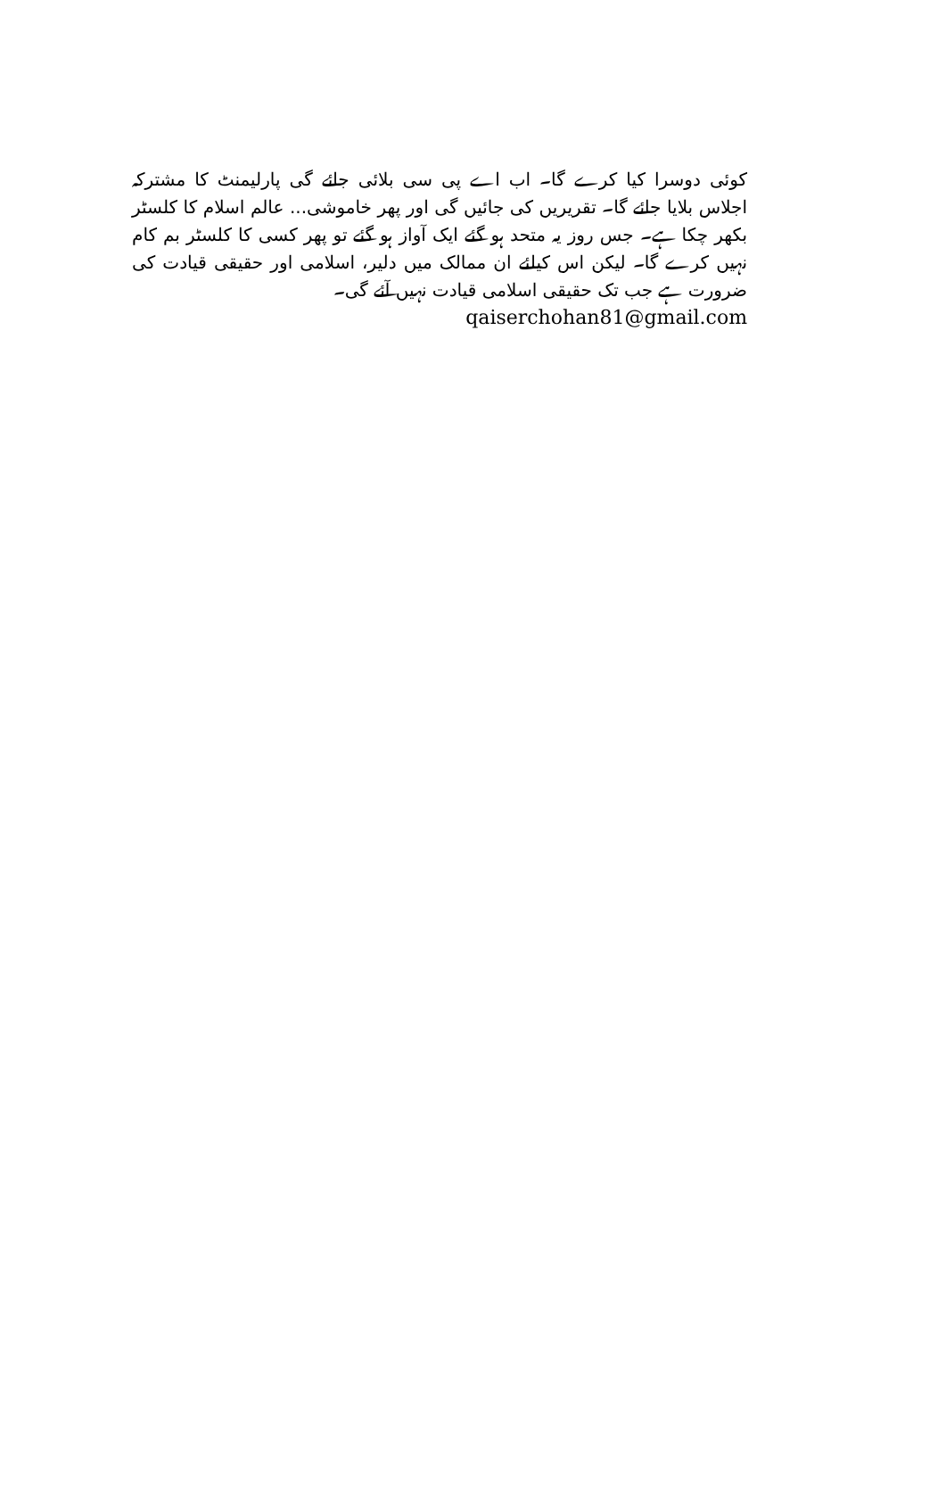کوئی دوسرا کیا کرے گا۔ اب اے پی سی بلائی جائے گی پارلیمنٹ کا مشترکہ اجلاس بلایا جائے گا۔ تقریریں کی جائیں گی اور پھر خاموشی... عالم اسلام کا کلسٹر بکھر چکا ہے۔ جس روز یہ متحد ہو گئے ایک آواز ہو گئے تو پھر کسی کا کلسٹر بم کام نہیں کرے گا۔ لیکن اس کیلئے ان ممالک میں دلیر، اسلامی اور حقیقی قیادت کی ضرورت ہے جب تک حقیقی اسلامی قیادت نہیں آئے گی۔
qaiserchohan81@gmail.com